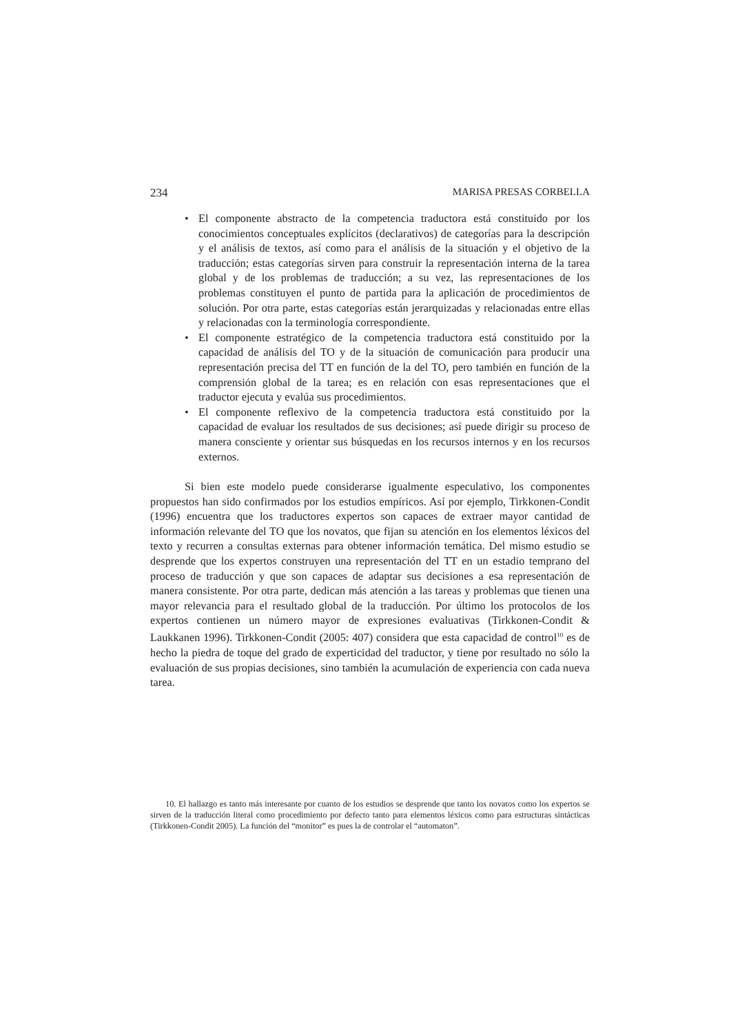234 MARISA PRESAS CORBELLA
• El componente abstracto de la competencia traductora está constituido por los conocimientos conceptuales explícitos (declarativos) de categorías para la descripción y el análisis de textos, así como para el análisis de la situación y el objetivo de la traducción; estas categorías sirven para construir la representación interna de la tarea global y de los problemas de traducción; a su vez, las representaciones de los problemas constituyen el punto de partida para la aplicación de procedimientos de solución. Por otra parte, estas categorías están jerarquizadas y relacionadas entre ellas y relacionadas con la terminología correspondiente.
• El componente estratégico de la competencia traductora está constituido por la capacidad de análisis del TO y de la situación de comunicación para producir una representación precisa del TT en función de la del TO, pero también en función de la comprensión global de la tarea; es en relación con esas representaciones que el traductor ejecuta y evalúa sus procedimientos.
• El componente reflexivo de la competencia traductora está constituido por la capacidad de evaluar los resultados de sus decisiones; así puede dirigir su proceso de manera consciente y orientar sus búsquedas en los recursos internos y en los recursos externos.
Si bien este modelo puede considerarse igualmente especulativo, los componentes propuestos han sido confirmados por los estudios empíricos. Así por ejemplo, Tirkkonen-Condit (1996) encuentra que los traductores expertos son capaces de extraer mayor cantidad de información relevante del TO que los novatos, que fijan su atención en los elementos léxicos del texto y recurren a consultas externas para obtener información temática. Del mismo estudio se desprende que los expertos construyen una representación del TT en un estadio temprano del proceso de traducción y que son capaces de adaptar sus decisiones a esa representación de manera consistente. Por otra parte, dedican más atención a las tareas y problemas que tienen una mayor relevancia para el resultado global de la traducción. Por último los protocolos de los expertos contienen un número mayor de expresiones evaluativas (Tirkkonen-Condit & Laukkanen 1996). Tirkkonen-Condit (2005: 407) considera que esta capacidad de control<sup>10</sup> es de hecho la piedra de toque del grado de experticidad del traductor, y tiene por resultado no sólo la evaluación de sus propias decisiones, sino también la acumulación de experiencia con cada nueva tarea.
10. El hallazgo es tanto más interesante por cuanto de los estudios se desprende que tanto los novatos como los expertos se sirven de la traducción literal como procedimiento por defecto tanto para elementos léxicos como para estructuras sintácticas (Tirkkonen-Condit 2005). La función del “monitor” es pues la de controlar el “automaton”.